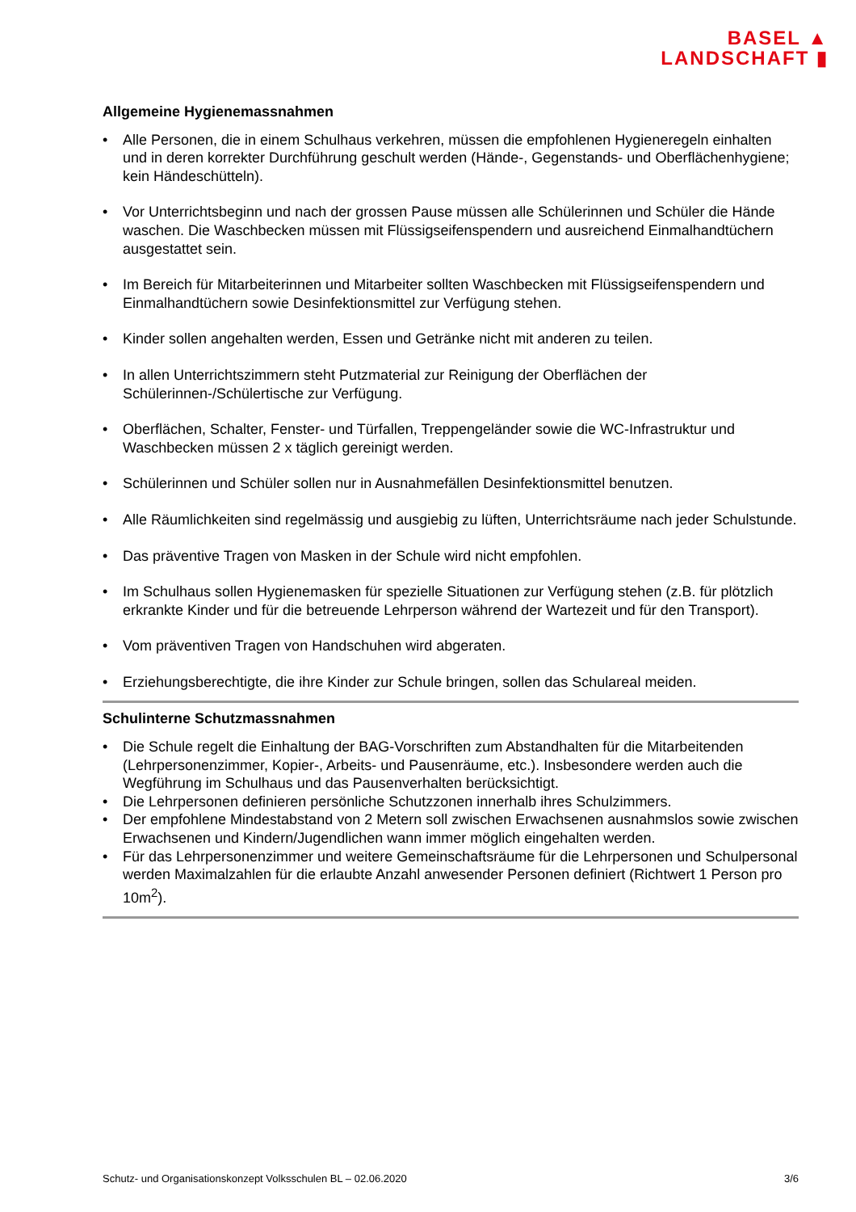BASEL ▲
LANDSCHAFT ▮
Allgemeine Hygienemassnahmen
• Alle Personen, die in einem Schulhaus verkehren, müssen die empfohlenen Hygieneregeln einhalten und in deren korrekter Durchführung geschult werden (Hände-, Gegenstands- und Oberflächenhygiene; kein Händeschütteln).
• Vor Unterrichtsbeginn und nach der grossen Pause müssen alle Schülerinnen und Schüler die Hände waschen. Die Waschbecken müssen mit Flüssigseifenspendern und ausreichend Einmalhandtüchern ausgestattet sein.
• Im Bereich für Mitarbeiterinnen und Mitarbeiter sollten Waschbecken mit Flüssigseifenspendern und Einmalhandtüchern sowie Desinfektionsmittel zur Verfügung stehen.
• Kinder sollen angehalten werden, Essen und Getränke nicht mit anderen zu teilen.
• In allen Unterrichtszimmern steht Putzmaterial zur Reinigung der Oberflächen der Schülerinnen-/Schülertische zur Verfügung.
• Oberflächen, Schalter, Fenster- und Türfallen, Treppengeländer sowie die WC-Infrastruktur und Waschbecken müssen 2 x täglich gereinigt werden.
• Schülerinnen und Schüler sollen nur in Ausnahmefällen Desinfektionsmittel benutzen.
• Alle Räumlichkeiten sind regelmässig und ausgiebig zu lüften, Unterrichtsräume nach jeder Schulstunde.
• Das präventive Tragen von Masken in der Schule wird nicht empfohlen.
• Im Schulhaus sollen Hygienemasken für spezielle Situationen zur Verfügung stehen (z.B. für plötzlich erkrankte Kinder und für die betreuende Lehrperson während der Wartezeit und für den Transport).
• Vom präventiven Tragen von Handschuhen wird abgeraten.
• Erziehungsberechtigte, die ihre Kinder zur Schule bringen, sollen das Schulareal meiden.
Schulinterne Schutzmassnahmen
• Die Schule regelt die Einhaltung der BAG-Vorschriften zum Abstandhalten für die Mitarbeitenden (Lehrpersonenzimmer, Kopier-, Arbeits- und Pausenräume, etc.). Insbesondere werden auch die Wegführung im Schulhaus und das Pausenverhalten berücksichtigt.
• Die Lehrpersonen definieren persönliche Schutzzonen innerhalb ihres Schulzimmers.
• Der empfohlene Mindestabstand von 2 Metern soll zwischen Erwachsenen ausnahmslos sowie zwischen Erwachsenen und Kindern/Jugendlichen wann immer möglich eingehalten werden.
• Für das Lehrpersonenzimmer und weitere Gemeinschaftsräume für die Lehrpersonen und Schulpersonal werden Maximalzahlen für die erlaubte Anzahl anwesender Personen definiert (Richtwert 1 Person pro 10m<sup>2</sup>).
Schutz- und Organisationskonzept Volksschulen BL – 02.06.2020 3/6